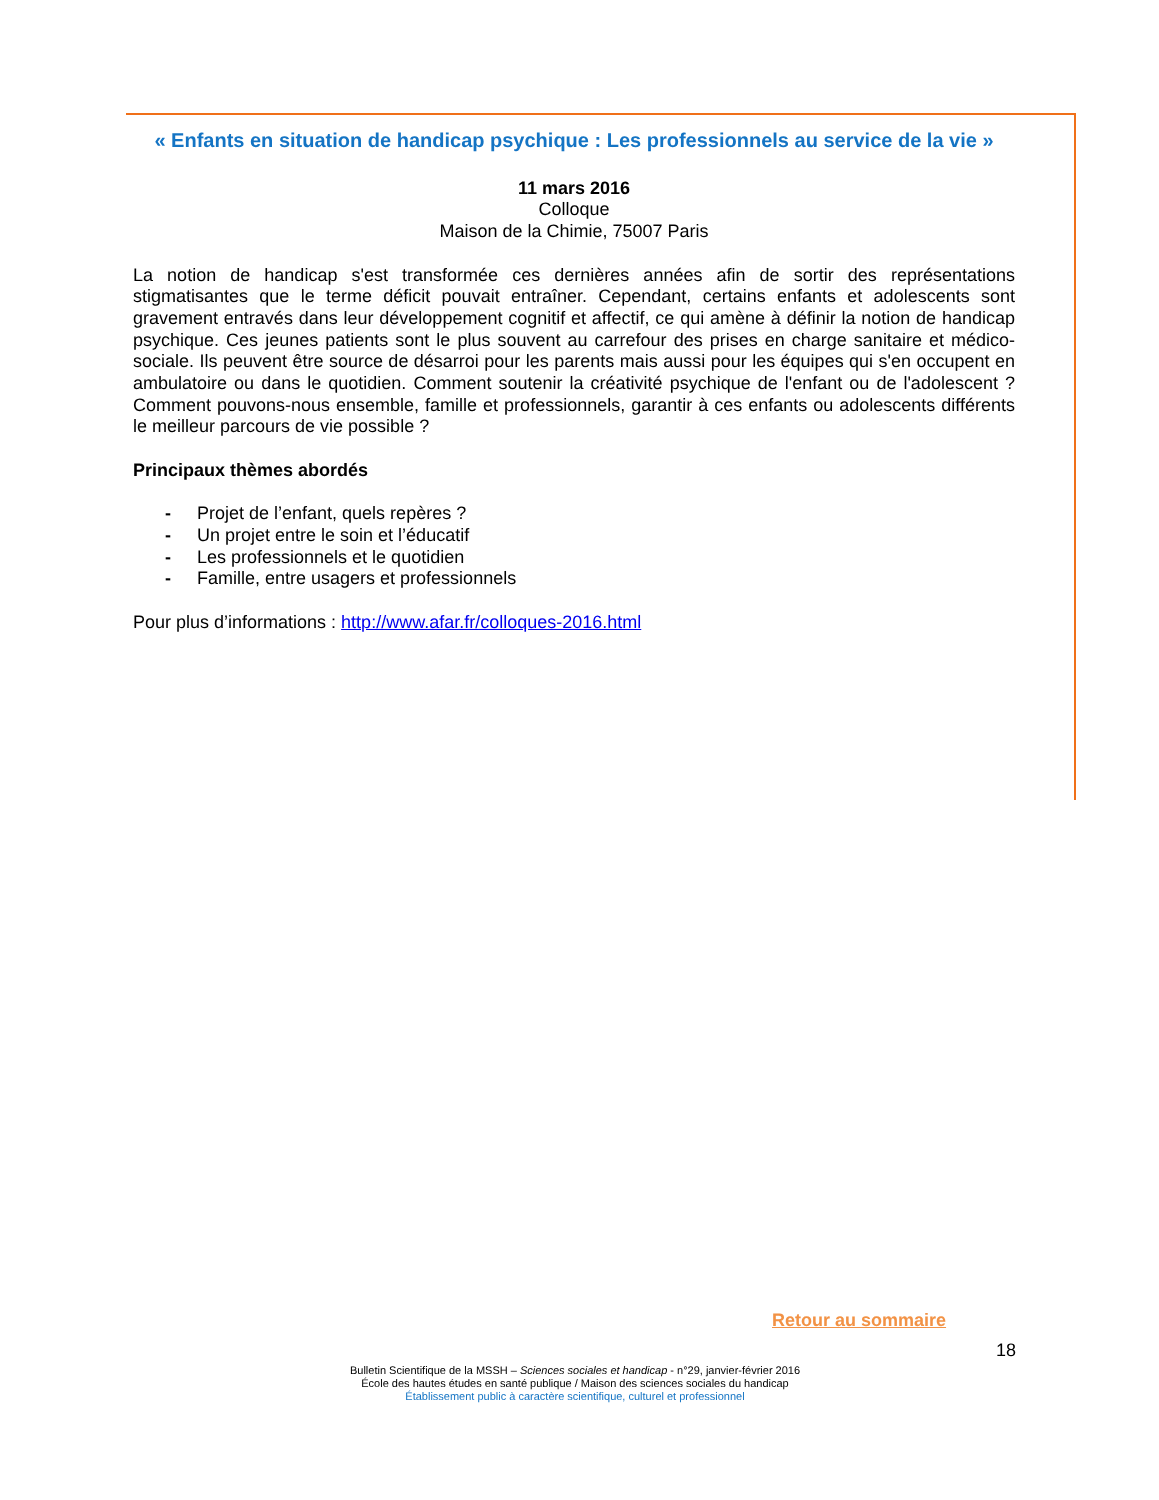« Enfants en situation de handicap psychique : Les professionnels au service de la vie »
11 mars 2016
Colloque
Maison de la Chimie, 75007 Paris
La notion de handicap s'est transformée ces dernières années afin de sortir des représentations stigmatisantes que le terme déficit pouvait entraîner. Cependant, certains enfants et adolescents sont gravement entravés dans leur développement cognitif et affectif, ce qui amène à définir la notion de handicap psychique. Ces jeunes patients sont le plus souvent au carrefour des prises en charge sanitaire et médico-sociale. Ils peuvent être source de désarroi pour les parents mais aussi pour les équipes qui s'en occupent en ambulatoire ou dans le quotidien. Comment soutenir la créativité psychique de l'enfant ou de l'adolescent ? Comment pouvons-nous ensemble, famille et professionnels, garantir à ces enfants ou adolescents différents le meilleur parcours de vie possible ?
Principaux thèmes abordés
- Projet de l’enfant, quels repères ?
- Un projet entre le soin et l’éducatif
- Les professionnels et le quotidien
- Famille, entre usagers et professionnels
Pour plus d’informations : http://www.afar.fr/colloques-2016.html
Retour au sommaire
18
Bulletin Scientifique de la MSSH – Sciences sociales et handicap - n°29, janvier-février 2016
École des hautes études en santé publique / Maison des sciences sociales du handicap
Établissement public à caractère scientifique, culturel et professionnel